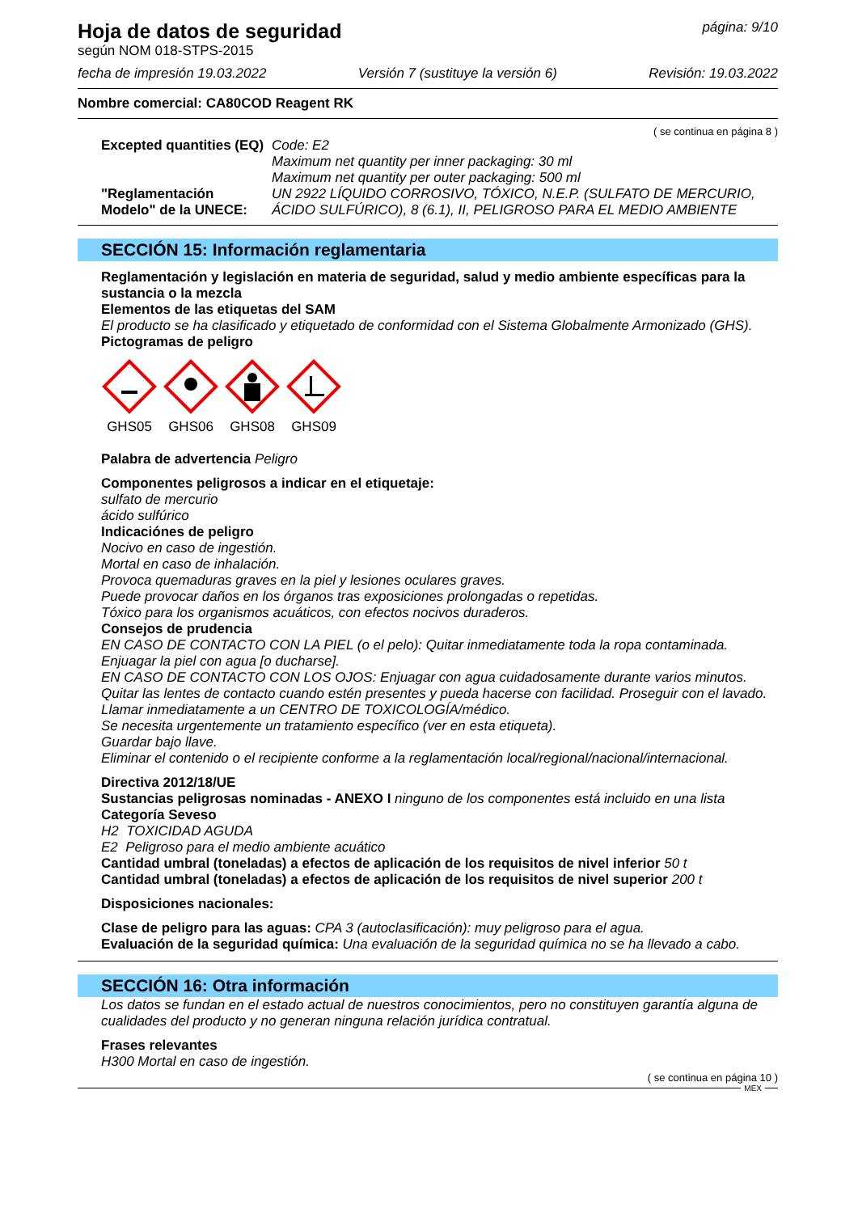Hoja de datos de seguridad
página: 9/10
según NOM 018-STPS-2015
fecha de impresión 19.03.2022 Versión 7 (sustituye la versión 6) Revisión: 19.03.2022
Nombre comercial: CA80COD Reagent RK
( se continua en página 8 )
Excepted quantities (EQ)
"Reglamentación Modelo" de la UNECE:
Code: E2
Maximum net quantity per inner packaging: 30 ml
Maximum net quantity per outer packaging: 500 ml
UN 2922 LÍQUIDO CORROSIVO, TÓXICO, N.E.P. (SULFATO DE MERCURIO, ÁCIDO SULFÚRICO), 8 (6.1), II, PELIGROSO PARA EL MEDIO AMBIENTE
SECCIÓN 15: Información reglamentaria
Reglamentación y legislación en materia de seguridad, salud y medio ambiente específicas para la sustancia o la mezcla
Elementos de las etiquetas del SAM
El producto se ha clasificado y etiquetado de conformidad con el Sistema Globalmente Armonizado (GHS).
Pictogramas de peligro
GHS05 GHS06 GHS08 GHS09
Palabra de advertencia Peligro
Componentes peligrosos a indicar en el etiquetaje:
sulfato de mercurio
ácido sulfúrico
Indicaciónes de peligro
Nocivo en caso de ingestión.
Mortal en caso de inhalación.
Provoca quemaduras graves en la piel y lesiones oculares graves.
Puede provocar daños en los órganos tras exposiciones prolongadas o repetidas.
Tóxico para los organismos acuáticos, con efectos nocivos duraderos.
Consejos de prudencia
EN CASO DE CONTACTO CON LA PIEL (o el pelo): Quitar inmediatamente toda la ropa contaminada. Enjuagar la piel con agua [o ducharse].
EN CASO DE CONTACTO CON LOS OJOS: Enjuagar con agua cuidadosamente durante varios minutos. Quitar las lentes de contacto cuando estén presentes y pueda hacerse con facilidad. Proseguir con el lavado.
Llamar inmediatamente a un CENTRO DE TOXICOLOGÍA/médico.
Se necesita urgentemente un tratamiento específico (ver en esta etiqueta).
Guardar bajo llave.
Eliminar el contenido o el recipiente conforme a la reglamentación local/regional/nacional/internacional.
Directiva 2012/18/UE
Sustancias peligrosas nominadas - ANEXO I ninguno de los componentes está incluido en una lista
Categoría Seveso
H2 TOXICIDAD AGUDA
E2 Peligroso para el medio ambiente acuático
Cantidad umbral (toneladas) a efectos de aplicación de los requisitos de nivel inferior 50 t
Cantidad umbral (toneladas) a efectos de aplicación de los requisitos de nivel superior 200 t
Disposiciones nacionales:
Clase de peligro para las aguas: CPA 3 (autoclasificación): muy peligroso para el agua.
Evaluación de la seguridad química: Una evaluación de la seguridad química no se ha llevado a cabo.
SECCIÓN 16: Otra información
Los datos se fundan en el estado actual de nuestros conocimientos, pero no constituyen garantía alguna de cualidades del producto y no generan ninguna relación jurídica contratual.
Frases relevantes
H300 Mortal en caso de ingestión.
( se continua en página 10 )
MEX